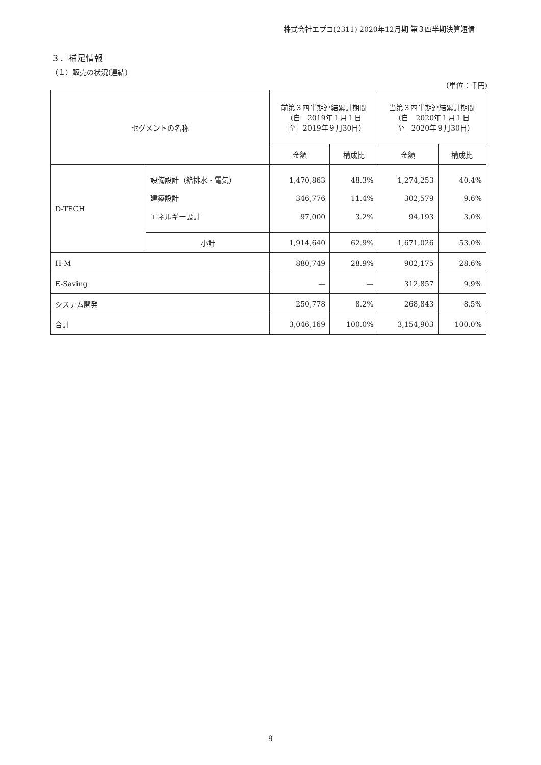株式会社エプコ(2311) 2020年12月期 第３四半期決算短信
３．補足情報
（１）販売の状況(連結)
(単位：千円)
| セグメントの名称 | | 前第３四半期連結累計期間 （自 2019年１月１日 至 2019年９月30日） | | 当第３四半期連結累計期間 （自 2020年１月１日 至 2020年９月30日） | |
| --- | --- | --- | --- | --- | --- |
| | | 金額 | 構成比 | 金額 | 構成比 |
| D-TECH | 設備設計（給排水・電気） 建築設計 エネルギー設計 | 1,470,863 346,776 97,000 | 48.3% 11.4% 3.2% | 1,274,253 302,579 94,193 | 40.4% 9.6% 3.0% |
| | 小計 | 1,914,640 | 62.9% | 1,671,026 | 53.0% |
| H-M | | 880,749 | 28.9% | 902,175 | 28.6% |
| E-Saving | | — | — | 312,857 | 9.9% |
| システム開発 | | 250,778 | 8.2% | 268,843 | 8.5% |
| 合計 | | 3,046,169 | 100.0% | 3,154,903 | 100.0% |
9